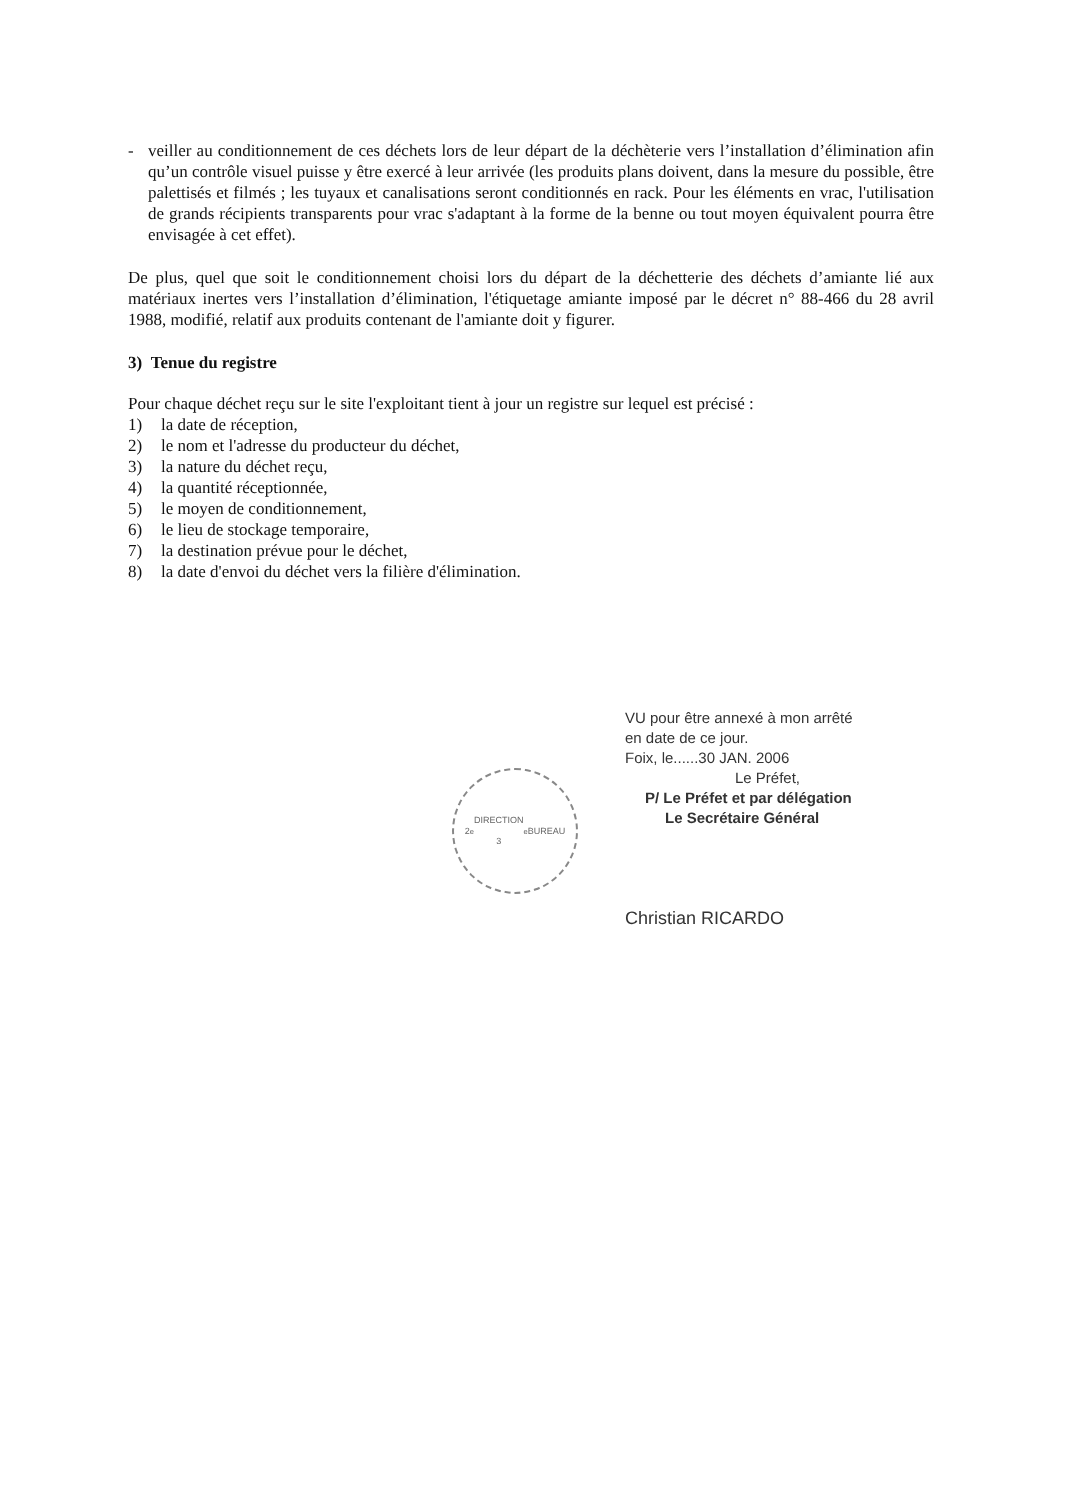- veiller au conditionnement de ces déchets lors de leur départ de la déchèterie vers l’installation d’élimination afin qu’un contrôle visuel puisse y être exercé à leur arrivée (les produits plans doivent, dans la mesure du possible, être palettisés et filmés ; les tuyaux et canalisations seront conditionnés en rack. Pour les éléments en vrac, l'utilisation de grands récipients transparents pour vrac s'adaptant à la forme de la benne ou tout moyen équivalent pourra être envisagée à cet effet).
De plus, quel que soit le conditionnement choisi lors du départ de la déchetterie des déchets d’amiante lié aux matériaux inertes vers l’installation d’élimination, l'étiquetage amiante imposé par le décret n° 88-466 du 28 avril 1988, modifié, relatif aux produits contenant de l'amiante doit y figurer.
3) Tenue du registre
Pour chaque déchet reçu sur le site l'exploitant tient à jour un registre sur lequel est précisé :
1) la date de réception,
2) le nom et l'adresse du producteur du déchet,
3) la nature du déchet reçu,
4) la quantité réceptionnée,
5) le moyen de conditionnement,
6) le lieu de stockage temporaire,
7) la destination prévue pour le déchet,
8) la date d'envoi du déchet vers la filière d'élimination.
2<sup>e</sup> DIRECTION
3<sup>e</sup> BUREAU
VU pour être annexé à mon arrêté
en date de ce jour.
Foix, le......30 JAN. 2006
Le Préfet,
P/ Le Préfet et par délégation
Le Secrétaire Général
Christian RICARDO